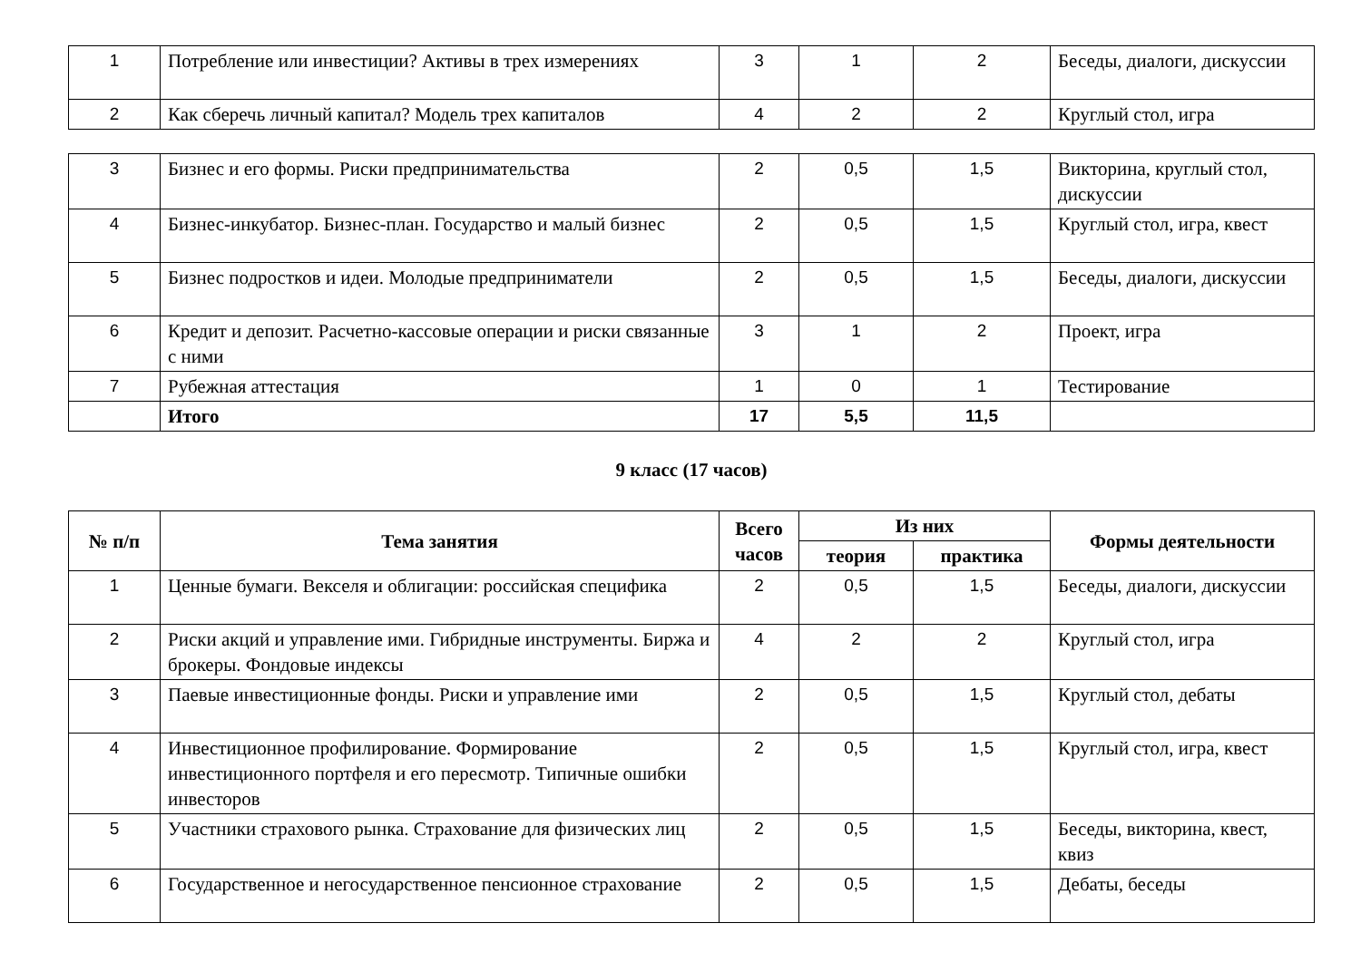| 1 | Потребление или инвестиции? Активы в трех измерениях | 3 | 1 | 2 | Беседы, диалоги, дискуссии |
| 2 | Как сберечь личный капитал? Модель трех капиталов | 4 | 2 | 2 | Круглый стол, игра |
| 3 | Бизнес и его формы. Риски предпринимательства | 2 | 0,5 | 1,5 | Викторина, круглый стол, дискуссии |
| 4 | Бизнес-инкубатор. Бизнес-план. Государство и малый бизнес | 2 | 0,5 | 1,5 | Круглый стол, игра, квест |
| 5 | Бизнес подростков и идеи. Молодые предприниматели | 2 | 0,5 | 1,5 | Беседы, диалоги, дискуссии |
| 6 | Кредит и депозит. Расчетно-кассовые операции и риски связанные с ними | 3 | 1 | 2 | Проект, игра |
| 7 | Рубежная аттестация | 1 | 0 | 1 | Тестирование |
| | Итого | 17 | 5,5 | 11,5 | |
9 класс (17 часов)
| № п/п | Тема занятия | Всего часов | Из них | | Формы деятельности |
| --- | --- | --- | --- | --- | --- |
| | | | теория | практика | |
| 1 | Ценные бумаги. Векселя и облигации: российская специфика | 2 | 0,5 | 1,5 | Беседы, диалоги, дискуссии |
| 2 | Риски акций и управление ими. Гибридные инструменты. Биржа и брокеры. Фондовые индексы | 4 | 2 | 2 | Круглый стол, игра |
| 3 | Паевые инвестиционные фонды. Риски и управление ими | 2 | 0,5 | 1,5 | Круглый стол, дебаты |
| 4 | Инвестиционное профилирование. Формирование инвестиционного портфеля и его пересмотр. Типичные ошибки инвесторов | 2 | 0,5 | 1,5 | Круглый стол, игра, квест |
| 5 | Участники страхового рынка. Страхование для физических лиц | 2 | 0,5 | 1,5 | Беседы, викторина, квест, квиз |
| 6 | Государственное и негосударственное пенсионное страхование | 2 | 0,5 | 1,5 | Дебаты, беседы |